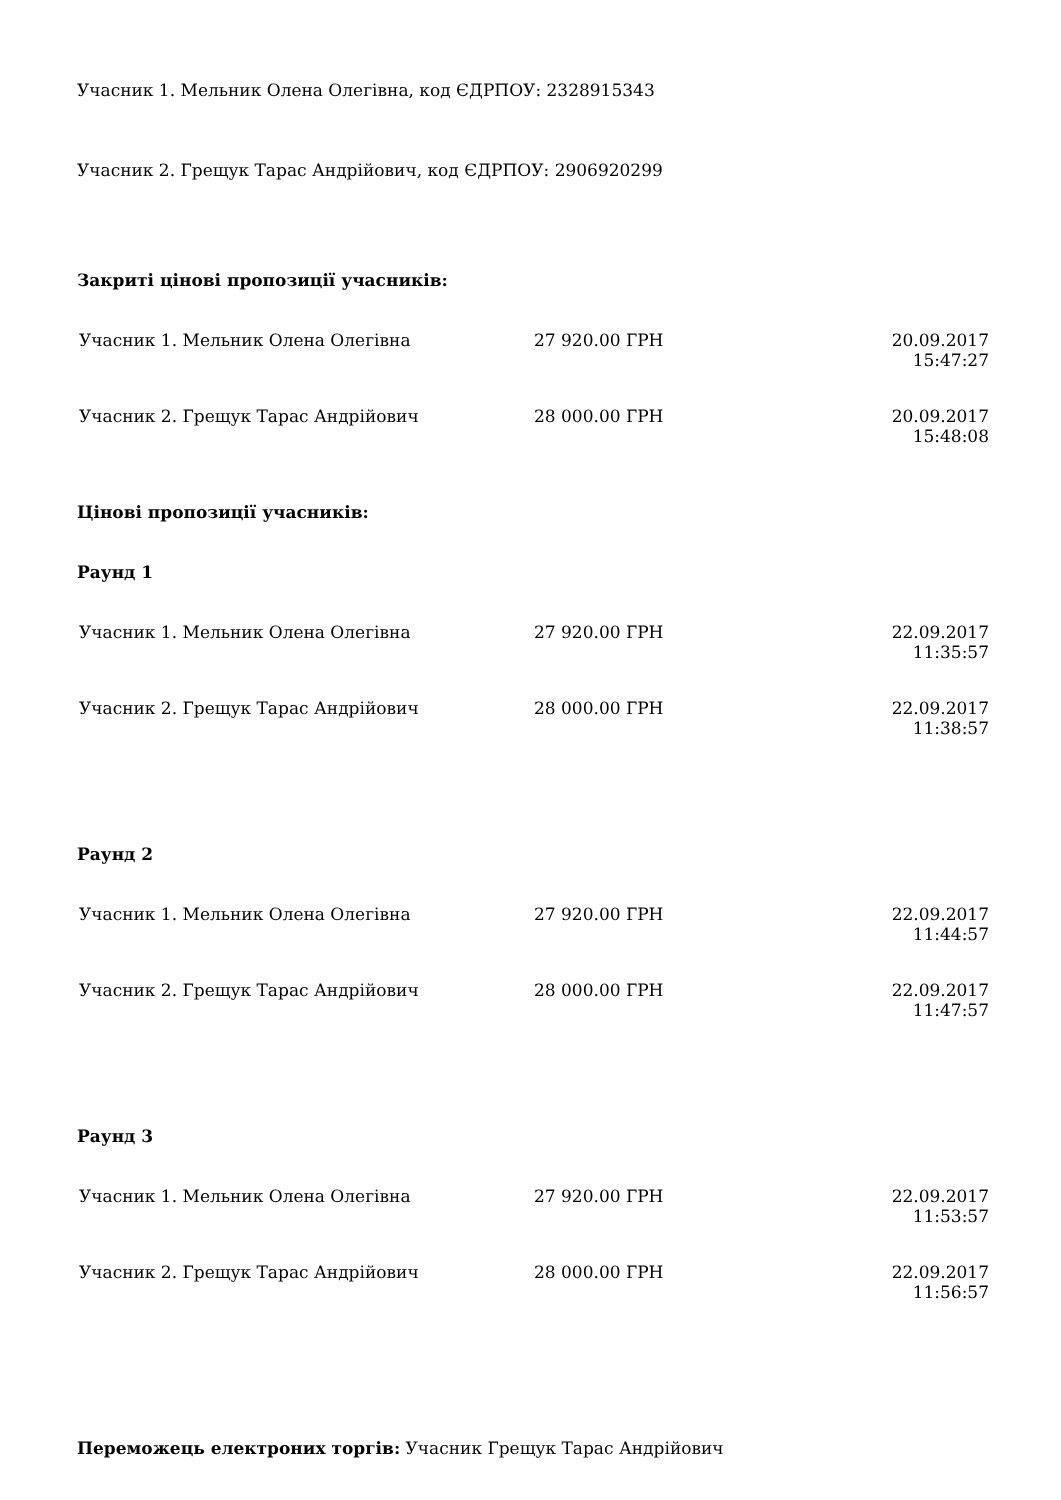Учасник 1. Мельник Олена Олегівна, код ЄДРПОУ: 2328915343
Учасник 2. Грещук Тарас Андрійович, код ЄДРПОУ: 2906920299
Закриті цінові пропозиції учасників:
| Учасник 1. Мельник Олена Олегівна | 27 920.00 ГРН | 20.09.2017 15:47:27 |
| Учасник 2. Грещук Тарас Андрійович | 28 000.00 ГРН | 20.09.2017 15:48:08 |
Цінові пропозиції учасників:
Раунд 1
| Учасник 1. Мельник Олена Олегівна | 27 920.00 ГРН | 22.09.2017 11:35:57 |
| Учасник 2. Грещук Тарас Андрійович | 28 000.00 ГРН | 22.09.2017 11:38:57 |
Раунд 2
| Учасник 1. Мельник Олена Олегівна | 27 920.00 ГРН | 22.09.2017 11:44:57 |
| Учасник 2. Грещук Тарас Андрійович | 28 000.00 ГРН | 22.09.2017 11:47:57 |
Раунд 3
| Учасник 1. Мельник Олена Олегівна | 27 920.00 ГРН | 22.09.2017 11:53:57 |
| Учасник 2. Грещук Тарас Андрійович | 28 000.00 ГРН | 22.09.2017 11:56:57 |
Переможець електроних торгів: Учасник Грещук Тарас Андрійович